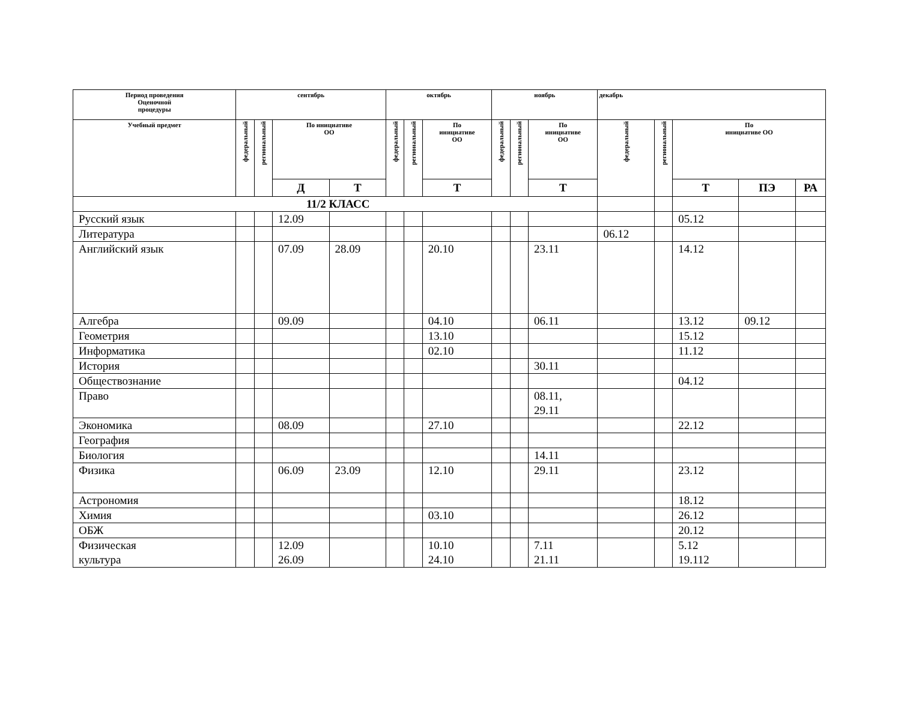| Период проведения Оценочной процедуры | сентябрь | | | | октябрь | | | ноябрь | | | декабрь | | | | |
| --- | --- | --- | --- | --- | --- | --- | --- | --- | --- | --- | --- | --- | --- | --- | --- |
| Учебный предмет | федеральный | региональный | По инициативе ОО | | федеральный | региональный | По инициативе ОО | федеральный | региональный | По инициативе ОО | федеральный | региональный | По инициативе ОО | | |
| | | | Д | Т | | | Т | | | Т | | | Т | ПЭ | РА |
| 11/2 КЛАСС | | | | | | | | | | | | | | | |
| Русский язык | | | 12.09 | | | | | | | | | | 05.12 | | |
| Литература | | | | | | | | | | | 06.12 | | | | |
| Английский язык | | | 07.09 | 28.09 | | | 20.10 | | | 23.11 | | | 14.12 | | |
| Алгебра | | | 09.09 | | | | 04.10 | | | 06.11 | | | 13.12 | 09.12 | |
| Геометрия | | | | | | | 13.10 | | | | | | 15.12 | | |
| Информатика | | | | | | | 02.10 | | | | | | 11.12 | | |
| История | | | | | | | | | | 30.11 | | | | | |
| Обществознание | | | | | | | | | | | | | 04.12 | | |
| Право | | | | | | | | | | 08.11, 29.11 | | | | | |
| Экономика | | | 08.09 | | | | 27.10 | | | | | | 22.12 | | |
| География | | | | | | | | | | | | | | | |
| Биология | | | | | | | | | | 14.11 | | | | | |
| Физика | | | 06.09 | 23.09 | | | 12.10 | | | 29.11 | | | 23.12 | | |
| Астрономия | | | | | | | | | | | | | 18.12 | | |
| Химия | | | | | | | 03.10 | | | | | | 26.12 | | |
| ОБЖ | | | | | | | | | | | | | 20.12 | | |
| Физическая культура | | | 12.09 26.09 | | | | 10.10 24.10 | | | 7.11 21.11 | | | 5.12 19.112 | | |